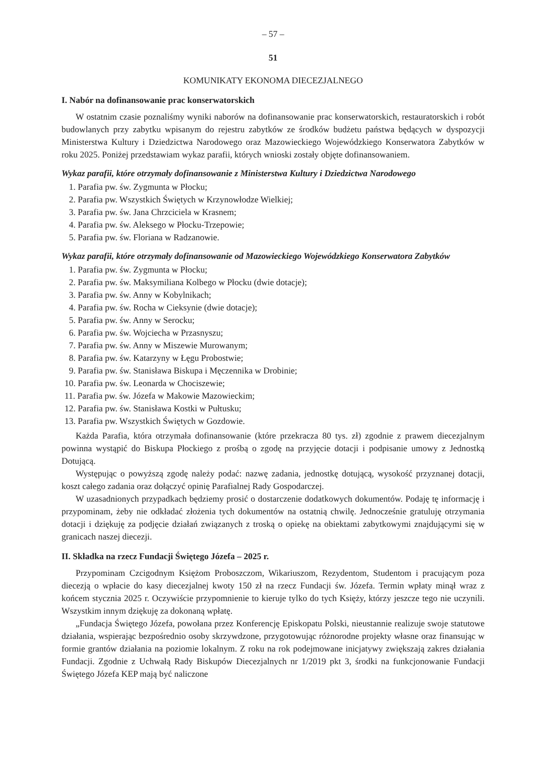– 57 –
51
KOMUNIKATY EKONOMA DIECEZJALNEGO
I. Nabór na dofinansowanie prac konserwatorskich
W ostatnim czasie poznaliśmy wyniki naborów na dofinansowanie prac konserwatorskich, restauratorskich i robót budowlanych przy zabytku wpisanym do rejestru zabytków ze środków budżetu państwa będących w dyspozycji Ministerstwa Kultury i Dziedzictwa Narodowego oraz Mazowieckiego Wojewódzkiego Konserwatora Zabytków w roku 2025. Poniżej przedstawiam wykaz parafii, których wnioski zostały objęte dofinansowaniem.
Wykaz parafii, które otrzymały dofinansowanie z Ministerstwa Kultury i Dziedzictwa Narodowego
1. Parafia pw. św. Zygmunta w Płocku;
2. Parafia pw. Wszystkich Świętych w Krzynowłodze Wielkiej;
3. Parafia pw. św. Jana Chrzciciela w Krasnem;
4. Parafia pw. św. Aleksego w Płocku-Trzepowie;
5. Parafia pw. św. Floriana w Radzanowie.
Wykaz parafii, które otrzymały dofinansowanie od Mazowieckiego Wojewódzkiego Konserwatora Zabytków
1. Parafia pw. św. Zygmunta w Płocku;
2. Parafia pw. św. Maksymiliana Kolbego w Płocku (dwie dotacje);
3. Parafia pw. św. Anny w Kobylnikach;
4. Parafia pw. św. Rocha w Cieksynie (dwie dotacje);
5. Parafia pw. św. Anny w Serocku;
6. Parafia pw. św. Wojciecha w Przasnyszu;
7. Parafia pw. św. Anny w Miszewie Murowanym;
8. Parafia pw. św. Katarzyny w Łęgu Probostwie;
9. Parafia pw. św. Stanisława Biskupa i Męczennika w Drobinie;
10. Parafia pw. św. Leonarda w Chociszewie;
11. Parafia pw. św. Józefa w Makowie Mazowieckim;
12. Parafia pw. św. Stanisława Kostki w Pułtusku;
13. Parafia pw. Wszystkich Świętych w Gozdowie.
Każda Parafia, która otrzymała dofinansowanie (które przekracza 80 tys. zł) zgodnie z prawem diecezjalnym powinna wystąpić do Biskupa Płockiego z prośbą o zgodę na przyjęcie dotacji i podpisanie umowy z Jednostką Dotującą.
Występując o powyższą zgodę należy podać: nazwę zadania, jednostkę dotującą, wysokość przyznanej dotacji, koszt całego zadania oraz dołączyć opinię Parafialnej Rady Gospodarczej.
W uzasadnionych przypadkach będziemy prosić o dostarczenie dodatkowych dokumentów. Podaję tę informację i przypominam, żeby nie odkładać złożenia tych dokumentów na ostatnią chwilę. Jednocześnie gratuluję otrzymania dotacji i dziękuję za podjęcie działań związanych z troską o opiekę na obiektami zabytkowymi znajdującymi się w granicach naszej diecezji.
II. Składka na rzecz Fundacji Świętego Józefa – 2025 r.
Przypominam Czcigodnym Księżom Proboszczom, Wikariuszom, Rezydentom, Studentom i pracującym poza diecezją o wpłacie do kasy diecezjalnej kwoty 150 zł na rzecz Fundacji św. Józefa. Termin wpłaty minął wraz z końcem stycznia 2025 r. Oczywiście przypomnienie to kieruje tylko do tych Księży, którzy jeszcze tego nie uczynili. Wszystkim innym dziękuję za dokonaną wpłatę.
„Fundacja Świętego Józefa, powołana przez Konferencję Episkopatu Polski, nieustannie realizuje swoje statutowe działania, wspierając bezpośrednio osoby skrzywdzone, przygotowując różnorodne projekty własne oraz finansując w formie grantów działania na poziomie lokalnym. Z roku na rok podejmowane inicjatywy zwiększają zakres działania Fundacji. Zgodnie z Uchwałą Rady Biskupów Diecezjalnych nr 1/2019 pkt 3, środki na funkcjonowanie Fundacji Świętego Józefa KEP mają być naliczone